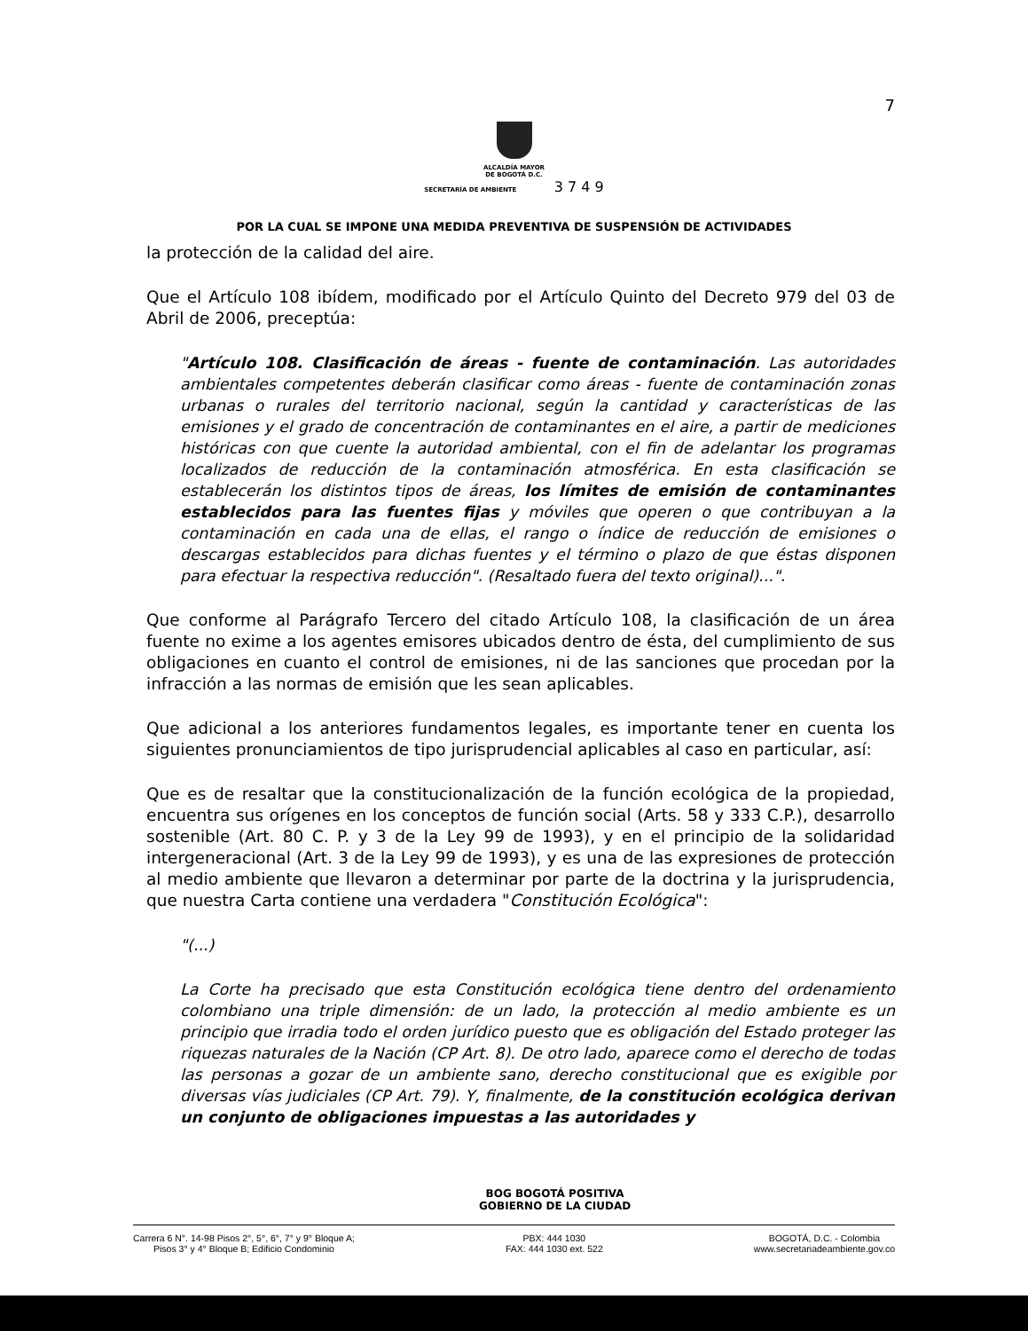7
ALCALDÍA MAYOR
DE BOGOTÁ D.C.
SECRETARÍA DE AMBIENTE 3 7 4 9
POR LA CUAL SE IMPONE UNA MEDIDA PREVENTIVA DE SUSPENSIÓN DE ACTIVIDADES
la protección de la calidad del aire.
Que el Artículo 108 ibídem, modificado por el Artículo Quinto del Decreto 979 del 03 de Abril de 2006, preceptúa:
"Artículo 108. Clasificación de áreas - fuente de contaminación. Las autoridades ambientales competentes deberán clasificar como áreas - fuente de contaminación zonas urbanas o rurales del territorio nacional, según la cantidad y características de las emisiones y el grado de concentración de contaminantes en el aire, a partir de mediciones históricas con que cuente la autoridad ambiental, con el fin de adelantar los programas localizados de reducción de la contaminación atmosférica. En esta clasificación se establecerán los distintos tipos de áreas, los límites de emisión de contaminantes establecidos para las fuentes fijas y móviles que operen o que contribuyan a la contaminación en cada una de ellas, el rango o índice de reducción de emisiones o descargas establecidos para dichas fuentes y el término o plazo de que éstas disponen para efectuar la respectiva reducción". (Resaltado fuera del texto original)...".
Que conforme al Parágrafo Tercero del citado Artículo 108, la clasificación de un área fuente no exime a los agentes emisores ubicados dentro de ésta, del cumplimiento de sus obligaciones en cuanto el control de emisiones, ni de las sanciones que procedan por la infracción a las normas de emisión que les sean aplicables.
Que adicional a los anteriores fundamentos legales, es importante tener en cuenta los siguientes pronunciamientos de tipo jurisprudencial aplicables al caso en particular, así:
Que es de resaltar que la constitucionalización de la función ecológica de la propiedad, encuentra sus orígenes en los conceptos de función social (Arts. 58 y 333 C.P.), desarrollo sostenible (Art. 80 C. P. y 3 de la Ley 99 de 1993), y en el principio de la solidaridad intergeneracional (Art. 3 de la Ley 99 de 1993), y es una de las expresiones de protección al medio ambiente que llevaron a determinar por parte de la doctrina y la jurisprudencia, que nuestra Carta contiene una verdadera "Constitución Ecológica":
"(...)
La Corte ha precisado que esta Constitución ecológica tiene dentro del ordenamiento colombiano una triple dimensión: de un lado, la protección al medio ambiente es un principio que irradia todo el orden jurídico puesto que es obligación del Estado proteger las riquezas naturales de la Nación (CP Art. 8). De otro lado, aparece como el derecho de todas las personas a gozar de un ambiente sano, derecho constitucional que es exigible por diversas vías judiciales (CP Art. 79). Y, finalmente, de la constitución ecológica derivan un conjunto de obligaciones impuestas a las autoridades y
BOG BOGOTÁ POSITIVA
GOBIERNO DE LA CIUDAD
Carrera 6 N°. 14-98 Pisos 2°, 5°, 6°, 7° y 9° Bloque A;
Pisos 3° y 4° Bloque B; Edificio Condominio
PBX: 444 1030
FAX: 444 1030 ext. 522
BOGOTÁ, D.C. - Colombia
www.secretariadeambiente.gov.co